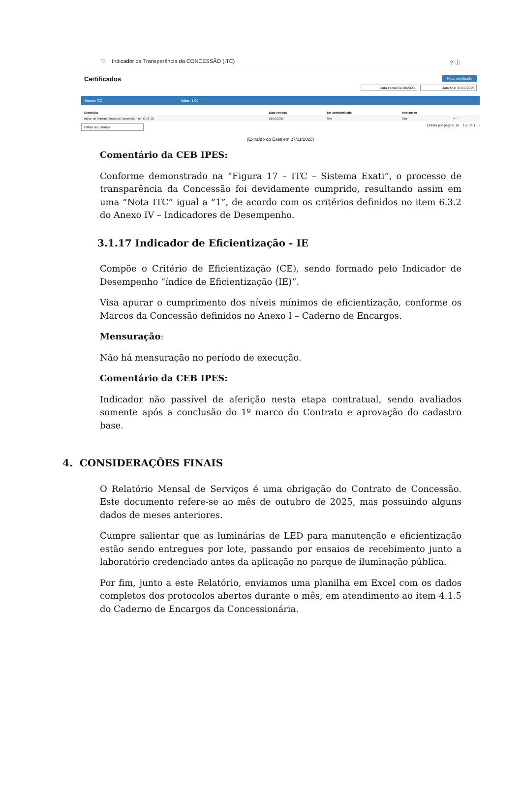♡ Indicador da Transparência da CONCESSÃO (ITC)? ⓘ
Certificados
Novo certificado
Data inicial 01/10/2025 Data final 31/10/2025
Nome: ITC Valor: 1.00
| Descrição | Data entrega | Em conformidade | Tem anexo | |
| --- | --- | --- | --- | --- |
| índice de Transparência da Concessão - ref. OUT_25 | 01/10/2025 | Sim | Sim | ✎ ··· |
Filtrar resultados Linhas por página 15 1-1 de 1 ‹ ›
(Extraído do Exati em 27/11/2025)
Comentário da CEB IPES:
Conforme demonstrado na “Figura 17 – ITC – Sistema Exati”, o processo de transparência da Concessão foi devidamente cumprido, resultando assim em uma “Nota ITC” igual a “1”, de acordo com os critérios definidos no item 6.3.2 do Anexo IV – Indicadores de Desempenho.
3.1.17 Indicador de Eficientização - IE
Compõe o Critério de Eficientização (CE), sendo formado pelo Indicador de Desempenho “índice de Eficientização (IE)”.
Visa apurar o cumprimento dos níveis mínimos de eficientização, conforme os Marcos da Concessão definidos no Anexo I – Caderno de Encargos.
Mensuração:
Não há mensuração no período de execução.
Comentário da CEB IPES:
Indicador não passível de aferição nesta etapa contratual, sendo avaliados somente após a conclusão do 1º marco do Contrato e aprovação do cadastro base.
4. CONSIDERAÇÕES FINAIS
O Relatório Mensal de Serviços é uma obrigação do Contrato de Concessão. Este documento refere-se ao mês de outubro de 2025, mas possuindo alguns dados de meses anteriores.
Cumpre salientar que as luminárias de LED para manutenção e eficientização estão sendo entregues por lote, passando por ensaios de recebimento junto a laboratório credenciado antes da aplicação no parque de iluminação pública.
Por fim, junto a este Relatório, enviamos uma planilha em Excel com os dados completos dos protocolos abertos durante o mês, em atendimento ao item 4.1.5 do Caderno de Encargos da Concessionária.